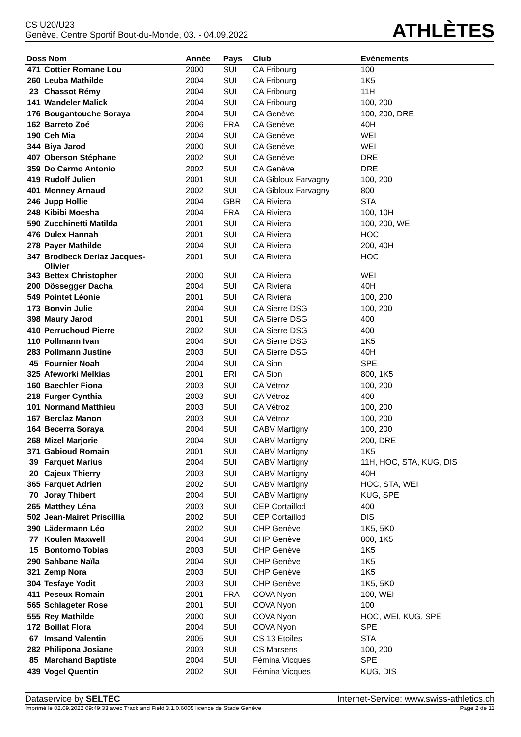CS U20/U23
Genève, Centre Sportif Bout-du-Monde, 03. - 04.09.2022
ATHLÈTES
| Doss Nom | | Année | Pays | Club | Evènements |
| --- | --- | --- | --- | --- | --- |
| 471 | Cottier Romane Lou | 2000 | SUI | CA Fribourg | 100 |
| 260 | Leuba Mathilde | 2004 | SUI | CA Fribourg | 1K5 |
| 23 | Chassot Rémy | 2004 | SUI | CA Fribourg | 11H |
| 141 | Wandeler Malick | 2004 | SUI | CA Fribourg | 100, 200 |
| 176 | Bougantouche Soraya | 2004 | SUI | CA Genève | 100, 200, DRE |
| 162 | Barreto Zoé | 2006 | FRA | CA Genève | 40H |
| 190 | Ceh Mia | 2004 | SUI | CA Genève | WEI |
| 344 | Biya Jarod | 2000 | SUI | CA Genève | WEI |
| 407 | Oberson Stéphane | 2002 | SUI | CA Genève | DRE |
| 359 | Do Carmo Antonio | 2002 | SUI | CA Genève | DRE |
| 419 | Rudolf Julien | 2001 | SUI | CA Gibloux Farvagny | 100, 200 |
| 401 | Monney Arnaud | 2002 | SUI | CA Gibloux Farvagny | 800 |
| 246 | Jupp Hollie | 2004 | GBR | CA Riviera | STA |
| 248 | Kibibi Moesha | 2004 | FRA | CA Riviera | 100, 10H |
| 590 | Zucchinetti Matilda | 2001 | SUI | CA Riviera | 100, 200, WEI |
| 476 | Dulex Hannah | 2001 | SUI | CA Riviera | HOC |
| 278 | Payer Mathilde | 2004 | SUI | CA Riviera | 200, 40H |
| 347 | Brodbeck Deriaz Jacques- Olivier | 2001 | SUI | CA Riviera | HOC |
| 343 | Bettex Christopher | 2000 | SUI | CA Riviera | WEI |
| 200 | Dössegger Dacha | 2004 | SUI | CA Riviera | 40H |
| 549 | Pointet Léonie | 2001 | SUI | CA Riviera | 100, 200 |
| 173 | Bonvin Julie | 2004 | SUI | CA Sierre DSG | 100, 200 |
| 398 | Maury Jarod | 2001 | SUI | CA Sierre DSG | 400 |
| 410 | Perruchoud Pierre | 2002 | SUI | CA Sierre DSG | 400 |
| 110 | Pollmann Ivan | 2004 | SUI | CA Sierre DSG | 1K5 |
| 283 | Pollmann Justine | 2003 | SUI | CA Sierre DSG | 40H |
| 45 | Fournier Noah | 2004 | SUI | CA Sion | SPE |
| 325 | Afeworki Melkias | 2001 | ERI | CA Sion | 800, 1K5 |
| 160 | Baechler Fiona | 2003 | SUI | CA Vétroz | 100, 200 |
| 218 | Furger Cynthia | 2003 | SUI | CA Vétroz | 400 |
| 101 | Normand Matthieu | 2003 | SUI | CA Vétroz | 100, 200 |
| 167 | Berclaz Manon | 2003 | SUI | CA Vétroz | 100, 200 |
| 164 | Becerra Soraya | 2004 | SUI | CABV Martigny | 100, 200 |
| 268 | Mizel Marjorie | 2004 | SUI | CABV Martigny | 200, DRE |
| 371 | Gabioud Romain | 2001 | SUI | CABV Martigny | 1K5 |
| 39 | Farquet Marius | 2004 | SUI | CABV Martigny | 11H, HOC, STA, KUG, DIS |
| 20 | Cajeux Thierry | 2003 | SUI | CABV Martigny | 40H |
| 365 | Farquet Adrien | 2002 | SUI | CABV Martigny | HOC, STA, WEI |
| 70 | Joray Thibert | 2004 | SUI | CABV Martigny | KUG, SPE |
| 265 | Matthey Léna | 2003 | SUI | CEP Cortaillod | 400 |
| 502 | Jean-Mairet Priscillia | 2002 | SUI | CEP Cortaillod | DIS |
| 390 | Lädermann Léo | 2002 | SUI | CHP Genève | 1K5, 5K0 |
| 77 | Koulen Maxwell | 2004 | SUI | CHP Genève | 800, 1K5 |
| 15 | Bontorno Tobias | 2003 | SUI | CHP Genève | 1K5 |
| 290 | Sahbane Naïla | 2004 | SUI | CHP Genève | 1K5 |
| 321 | Zemp Nora | 2003 | SUI | CHP Genève | 1K5 |
| 304 | Tesfaye Yodit | 2003 | SUI | CHP Genève | 1K5, 5K0 |
| 411 | Peseux Romain | 2001 | FRA | COVA Nyon | 100, WEI |
| 565 | Schlageter Rose | 2001 | SUI | COVA Nyon | 100 |
| 555 | Rey Mathilde | 2000 | SUI | COVA Nyon | HOC, WEI, KUG, SPE |
| 172 | Boillat Flora | 2004 | SUI | COVA Nyon | SPE |
| 67 | Imsand Valentin | 2005 | SUI | CS 13 Etoiles | STA |
| 282 | Philipona Josiane | 2003 | SUI | CS Marsens | 100, 200 |
| 85 | Marchand Baptiste | 2004 | SUI | Fémina Vicques | SPE |
| 439 | Vogel Quentin | 2002 | SUI | Fémina Vicques | KUG, DIS |
Dataservice by SELTEC Internet-Service: www.swiss-athletics.ch
Imprimé le 02.09.2022 09:49:33 avec Track and Field 3.1.0.6005 licence de Stade Genève Page 2 de 11